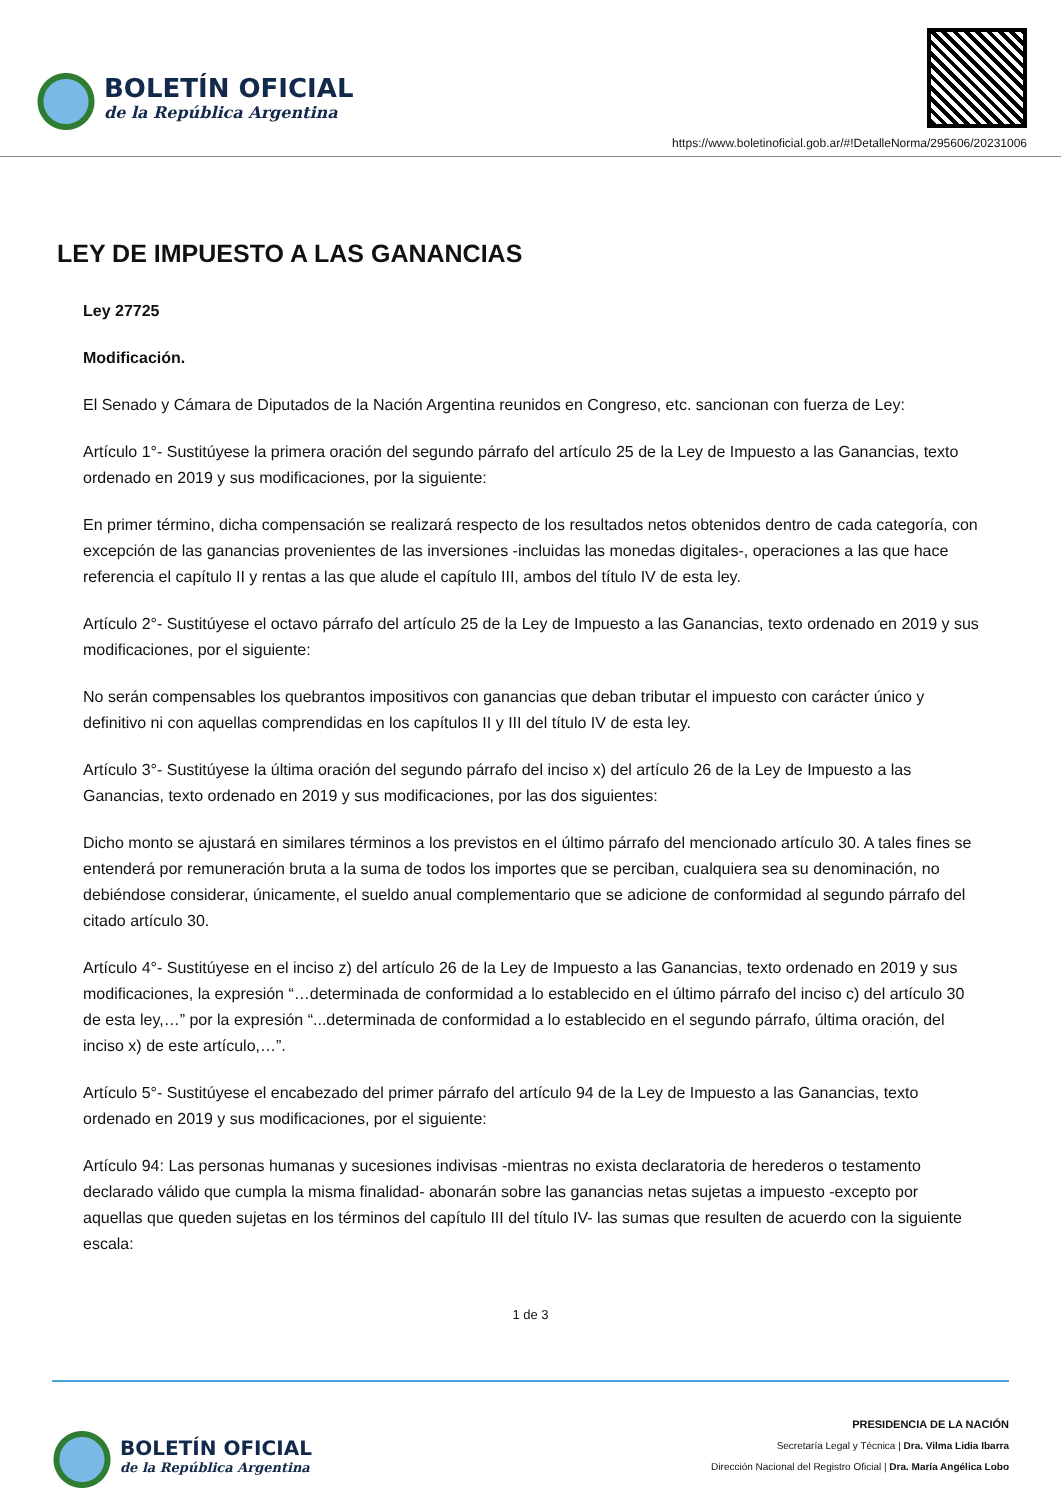BOLETÍN OFICIAL
de la República Argentina
https://www.boletinoficial.gob.ar/#!DetalleNorma/295606/20231006
LEY DE IMPUESTO A LAS GANANCIAS
Ley 27725
Modificación.
El Senado y Cámara de Diputados de la Nación Argentina reunidos en Congreso, etc. sancionan con fuerza de Ley:
Artículo 1°- Sustitúyese la primera oración del segundo párrafo del artículo 25 de la Ley de Impuesto a las Ganancias, texto ordenado en 2019 y sus modificaciones, por la siguiente:
En primer término, dicha compensación se realizará respecto de los resultados netos obtenidos dentro de cada categoría, con excepción de las ganancias provenientes de las inversiones -incluidas las monedas digitales-, operaciones a las que hace referencia el capítulo II y rentas a las que alude el capítulo III, ambos del título IV de esta ley.
Artículo 2°- Sustitúyese el octavo párrafo del artículo 25 de la Ley de Impuesto a las Ganancias, texto ordenado en 2019 y sus modificaciones, por el siguiente:
No serán compensables los quebrantos impositivos con ganancias que deban tributar el impuesto con carácter único y definitivo ni con aquellas comprendidas en los capítulos II y III del título IV de esta ley.
Artículo 3°- Sustitúyese la última oración del segundo párrafo del inciso x) del artículo 26 de la Ley de Impuesto a las Ganancias, texto ordenado en 2019 y sus modificaciones, por las dos siguientes:
Dicho monto se ajustará en similares términos a los previstos en el último párrafo del mencionado artículo 30. A tales fines se entenderá por remuneración bruta a la suma de todos los importes que se perciban, cualquiera sea su denominación, no debiéndose considerar, únicamente, el sueldo anual complementario que se adicione de conformidad al segundo párrafo del citado artículo 30.
Artículo 4°- Sustitúyese en el inciso z) del artículo 26 de la Ley de Impuesto a las Ganancias, texto ordenado en 2019 y sus modificaciones, la expresión “…determinada de conformidad a lo establecido en el último párrafo del inciso c) del artículo 30 de esta ley,…” por la expresión “...determinada de conformidad a lo establecido en el segundo párrafo, última oración, del inciso x) de este artículo,…”.
Artículo 5°- Sustitúyese el encabezado del primer párrafo del artículo 94 de la Ley de Impuesto a las Ganancias, texto ordenado en 2019 y sus modificaciones, por el siguiente:
Artículo 94: Las personas humanas y sucesiones indivisas -mientras no exista declaratoria de herederos o testamento declarado válido que cumpla la misma finalidad- abonarán sobre las ganancias netas sujetas a impuesto -excepto por aquellas que queden sujetas en los términos del capítulo III del título IV- las sumas que resulten de acuerdo con la siguiente escala:
1 de 3
BOLETÍN OFICIAL
de la República Argentina
PRESIDENCIA DE LA NACIÓN
Secretaría Legal y Técnica | Dra. Vilma Lidia Ibarra
Dirección Nacional del Registro Oficial | Dra. María Angélica Lobo